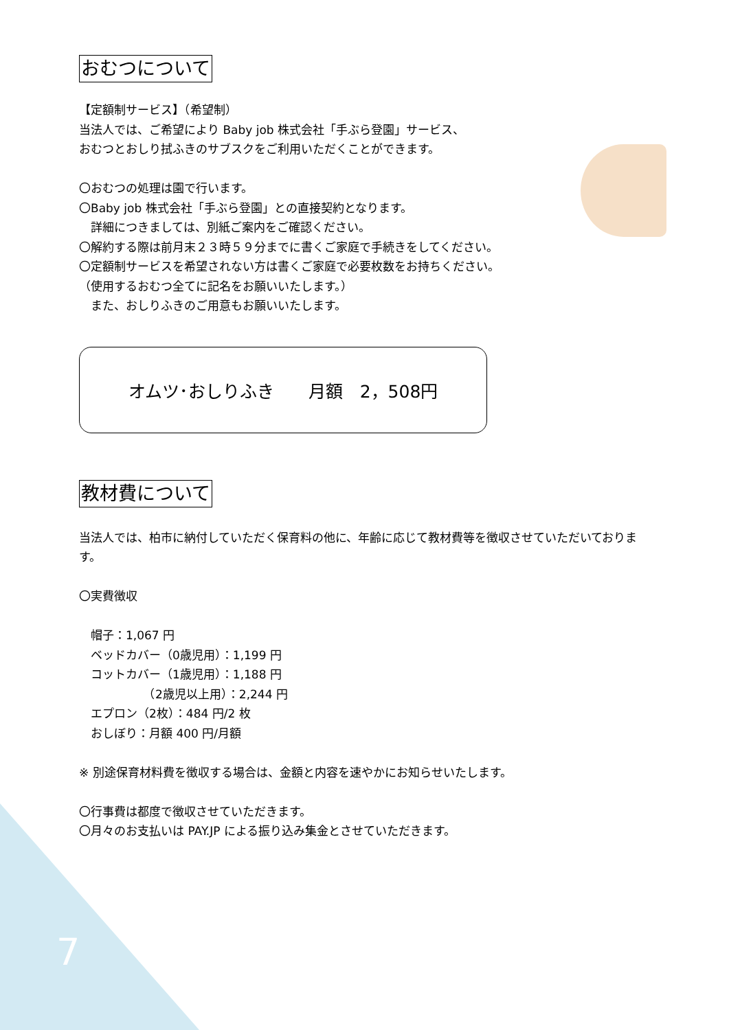おむつについて
【定額制サービス】（希望制）
当法人では、ご希望により Baby job 株式会社「手ぶら登園」サービス、
おむつとおしり拭ふきのサブスクをご利用いただくことができます。
〇おむつの処理は園で行います。
〇Baby job 株式会社「手ぶら登園」との直接契約となります。
　詳細につきましては、別紙ご案内をご確認ください。
〇解約する際は前月末２３時５９分までに書くご家庭で手続きをしてください。
〇定額制サービスを希望されない方は書くご家庭で必要枚数をお持ちください。
（使用するおむつ全てに記名をお願いいたします。）
　また、おしりふきのご用意もお願いいたします。
オムツ･おしりふき　　月額　2，508円
教材費について
当法人では、柏市に納付していただく保育料の他に、年齢に応じて教材費等を徴収させていただいております。
〇実費徴収
　帽子：1,067 円
　ベッドカバー（0歳児用）：1,199 円
　コットカバー（1歳児用）：1,188 円
　　　　　　（2歳児以上用）：2,244 円
　エプロン（2枚）：484 円/2 枚
　おしぼり：月額 400 円/月額
※ 別途保育材料費を徴収する場合は、金額と内容を速やかにお知らせいたします。
〇行事費は都度で徴収させていただきます。
〇月々のお支払いは PAY.JP による振り込み集金とさせていただきます。
7